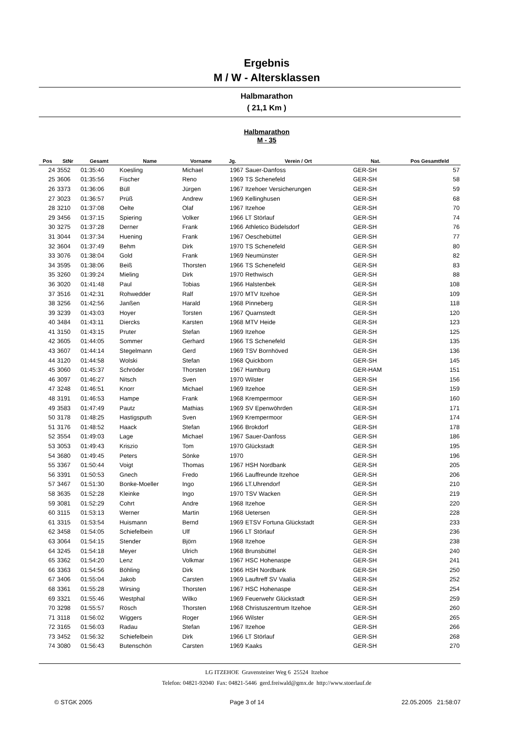Ergebnis
M / W - Altersklassen
Halbmarathon
( 21,1 Km )
Halbmarathon
M - 35
| Pos | StNr | Gesamt | Name | Vorname | Jg. | Verein / Ort | Nat. | Pos Gesamtfeld |
| --- | --- | --- | --- | --- | --- | --- | --- | --- |
| 24 | 3552 | 01:35:40 | Koesling | Michael | 1967 | Sauer-Danfoss | GER-SH | 57 |
| 25 | 3606 | 01:35:56 | Fischer | Reno | 1969 | TS Schenefeld | GER-SH | 58 |
| 26 | 3373 | 01:36:06 | Büll | Jürgen | 1967 | Itzehoer Versicherungen | GER-SH | 59 |
| 27 | 3023 | 01:36:57 | Prüß | Andrew | 1969 | Kellinghusen | GER-SH | 68 |
| 28 | 3210 | 01:37:08 | Oelte | Olaf | 1967 | Itzehoe | GER-SH | 70 |
| 29 | 3456 | 01:37:15 | Spiering | Volker | 1966 | LT Störlauf | GER-SH | 74 |
| 30 | 3275 | 01:37:28 | Derner | Frank | 1966 | Athletico Büdelsdorf | GER-SH | 76 |
| 31 | 3044 | 01:37:34 | Huening | Frank | 1967 | Oeschebüttel | GER-SH | 77 |
| 32 | 3604 | 01:37:49 | Behm | Dirk | 1970 | TS Schenefeld | GER-SH | 80 |
| 33 | 3076 | 01:38:04 | Gold | Frank | 1969 | Neumünster | GER-SH | 82 |
| 34 | 3595 | 01:38:06 | Beiß | Thorsten | 1966 | TS Schenefeld | GER-SH | 83 |
| 35 | 3260 | 01:39:24 | Mieling | Dirk | 1970 | Rethwisch | GER-SH | 88 |
| 36 | 3020 | 01:41:48 | Paul | Tobias | 1966 | Halstenbek | GER-SH | 108 |
| 37 | 3516 | 01:42:31 | Rohwedder | Ralf | 1970 | MTV Itzehoe | GER-SH | 109 |
| 38 | 3256 | 01:42:56 | Janßen | Harald | 1968 | Pinneberg | GER-SH | 118 |
| 39 | 3239 | 01:43:03 | Hoyer | Torsten | 1967 | Quarnstedt | GER-SH | 120 |
| 40 | 3484 | 01:43:11 | Diercks | Karsten | 1968 | MTV Heide | GER-SH | 123 |
| 41 | 3150 | 01:43:15 | Pruter | Stefan | 1969 | Itzehoe | GER-SH | 125 |
| 42 | 3605 | 01:44:05 | Sommer | Gerhard | 1966 | TS Schenefeld | GER-SH | 135 |
| 43 | 3607 | 01:44:14 | Stegelmann | Gerd | 1969 | TSV Bornhöved | GER-SH | 136 |
| 44 | 3120 | 01:44:58 | Wolski | Stefan | 1968 | Quickborn | GER-SH | 145 |
| 45 | 3060 | 01:45:37 | Schröder | Thorsten | 1967 | Hamburg | GER-HAM | 151 |
| 46 | 3097 | 01:46:27 | Nitsch | Sven | 1970 | Wilster | GER-SH | 156 |
| 47 | 3248 | 01:46:51 | Knorr | Michael | 1969 | Itzehoe | GER-SH | 159 |
| 48 | 3191 | 01:46:53 | Hampe | Frank | 1968 | Krempermoor | GER-SH | 160 |
| 49 | 3583 | 01:47:49 | Pautz | Mathias | 1969 | SV Epenwöhrden | GER-SH | 171 |
| 50 | 3178 | 01:48:25 | Hastigsputh | Sven | 1969 | Krempermoor | GER-SH | 174 |
| 51 | 3176 | 01:48:52 | Haack | Stefan | 1966 | Brokdorf | GER-SH | 178 |
| 52 | 3554 | 01:49:03 | Lage | Michael | 1967 | Sauer-Danfoss | GER-SH | 186 |
| 53 | 3053 | 01:49:43 | Kriszio | Tom | 1970 | Glückstadt | GER-SH | 195 |
| 54 | 3680 | 01:49:45 | Peters | Sönke | 1970 | | GER-SH | 196 |
| 55 | 3367 | 01:50:44 | Voigt | Thomas | 1967 | HSH Nordbank | GER-SH | 205 |
| 56 | 3391 | 01:50:53 | Gnech | Fredo | 1966 | Lauffreunde Itzehoe | GER-SH | 206 |
| 57 | 3467 | 01:51:30 | Bonke-Moeller | Ingo | 1966 | LT.Uhrendorf | GER-SH | 210 |
| 58 | 3635 | 01:52:28 | Kleinke | Ingo | 1970 | TSV Wacken | GER-SH | 219 |
| 59 | 3081 | 01:52:29 | Cohrt | Andre | 1968 | Itzehoe | GER-SH | 220 |
| 60 | 3115 | 01:53:13 | Werner | Martin | 1968 | Uetersen | GER-SH | 228 |
| 61 | 3315 | 01:53:54 | Huismann | Bernd | 1969 | ETSV Fortuna Glückstadt | GER-SH | 233 |
| 62 | 3458 | 01:54:05 | Schiefelbein | Ulf | 1966 | LT Störlauf | GER-SH | 236 |
| 63 | 3064 | 01:54:15 | Stender | Björn | 1968 | Itzehoe | GER-SH | 238 |
| 64 | 3245 | 01:54:18 | Meyer | Ulrich | 1968 | Brunsbüttel | GER-SH | 240 |
| 65 | 3362 | 01:54:20 | Lenz | Volkmar | 1967 | HSC Hohenaspe | GER-SH | 241 |
| 66 | 3363 | 01:54:56 | Böhling | Dirk | 1966 | HSH Nordbank | GER-SH | 250 |
| 67 | 3406 | 01:55:04 | Jakob | Carsten | 1969 | Lauftreff SV Vaalia | GER-SH | 252 |
| 68 | 3361 | 01:55:28 | Wirsing | Thorsten | 1967 | HSC Hohenaspe | GER-SH | 254 |
| 69 | 3321 | 01:55:46 | Westphal | Wilko | 1969 | Feuerwehr Glückstadt | GER-SH | 259 |
| 70 | 3298 | 01:55:57 | Rösch | Thorsten | 1968 | Christuszentrum Itzehoe | GER-SH | 260 |
| 71 | 3118 | 01:56:02 | Wiggers | Roger | 1966 | Wilster | GER-SH | 265 |
| 72 | 3165 | 01:56:03 | Radau | Stefan | 1967 | Itzehoe | GER-SH | 266 |
| 73 | 3452 | 01:56:32 | Schiefelbein | Dirk | 1966 | LT Störlauf | GER-SH | 268 |
| 74 | 3080 | 01:56:43 | Butenschön | Carsten | 1969 | Kaaks | GER-SH | 270 |
LG ITZEHOE Gravensteiner Weg 6 25524 Itzehoe
Telefon: 04821-92040 Fax: 04821-5446 gerd.freiwald@gmx.de http://www.stoerlauf.de
© STGK 2005 Page 3 of 14 22.05.2005 21:58:07